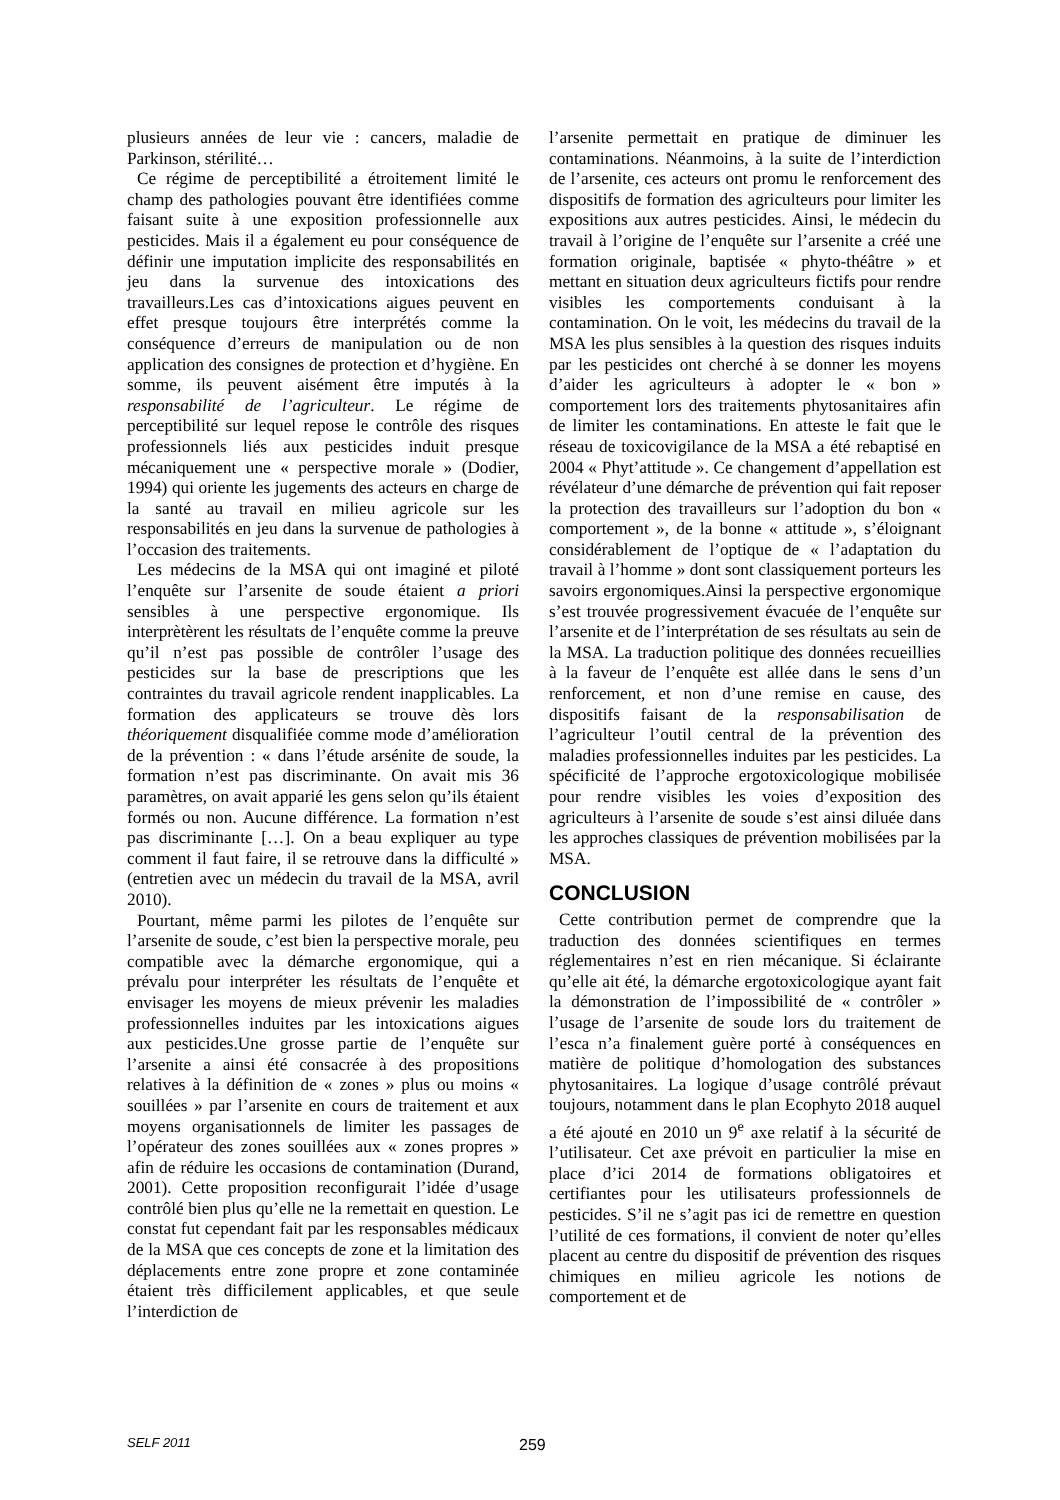plusieurs années de leur vie : cancers, maladie de Parkinson, stérilité…
Ce régime de perceptibilité a étroitement limité le champ des pathologies pouvant être identifiées comme faisant suite à une exposition professionnelle aux pesticides. Mais il a également eu pour conséquence de définir une imputation implicite des responsabilités en jeu dans la survenue des intoxications des travailleurs.Les cas d’intoxications aigues peuvent en effet presque toujours être interprétés comme la conséquence d’erreurs de manipulation ou de non application des consignes de protection et d’hygiène. En somme, ils peuvent aisément être imputés à la responsabilité de l’agriculteur. Le régime de perceptibilité sur lequel repose le contrôle des risques professionnels liés aux pesticides induit presque mécaniquement une « perspective morale » (Dodier, 1994) qui oriente les jugements des acteurs en charge de la santé au travail en milieu agricole sur les responsabilités en jeu dans la survenue de pathologies à l’occasion des traitements.
Les médecins de la MSA qui ont imaginé et piloté l’enquête sur l’arsenite de soude étaient a priori sensibles à une perspective ergonomique. Ils interprètèrent les résultats de l’enquête comme la preuve qu’il n’est pas possible de contrôler l’usage des pesticides sur la base de prescriptions que les contraintes du travail agricole rendent inapplicables. La formation des applicateurs se trouve dès lors théoriquement disqualifiée comme mode d’amélioration de la prévention : « dans l’étude arsénite de soude, la formation n’est pas discriminante. On avait mis 36 paramètres, on avait apparié les gens selon qu’ils étaient formés ou non. Aucune différence. La formation n’est pas discriminante […]. On a beau expliquer au type comment il faut faire, il se retrouve dans la difficulté » (entretien avec un médecin du travail de la MSA, avril 2010).
Pourtant, même parmi les pilotes de l’enquête sur l’arsenite de soude, c’est bien la perspective morale, peu compatible avec la démarche ergonomique, qui a prévalu pour interpréter les résultats de l’enquête et envisager les moyens de mieux prévenir les maladies professionnelles induites par les intoxications aigues aux pesticides.Une grosse partie de l’enquête sur l’arsenite a ainsi été consacrée à des propositions relatives à la définition de « zones » plus ou moins « souillées » par l’arsenite en cours de traitement et aux moyens organisationnels de limiter les passages de l’opérateur des zones souillées aux « zones propres » afin de réduire les occasions de contamination (Durand, 2001). Cette proposition reconfigurait l’idée d’usage contrôlé bien plus qu’elle ne la remettait en question. Le constat fut cependant fait par les responsables médicaux de la MSA que ces concepts de zone et la limitation des déplacements entre zone propre et zone contaminée étaient très difficilement applicables, et que seule l’interdiction de
l’arsenite permettait en pratique de diminuer les contaminations. Néanmoins, à la suite de l’interdiction de l’arsenite, ces acteurs ont promu le renforcement des dispositifs de formation des agriculteurs pour limiter les expositions aux autres pesticides. Ainsi, le médecin du travail à l’origine de l’enquête sur l’arsenite a créé une formation originale, baptisée « phyto-théâtre » et mettant en situation deux agriculteurs fictifs pour rendre visibles les comportements conduisant à la contamination. On le voit, les médecins du travail de la MSA les plus sensibles à la question des risques induits par les pesticides ont cherché à se donner les moyens d’aider les agriculteurs à adopter le « bon » comportement lors des traitements phytosanitaires afin de limiter les contaminations. En atteste le fait que le réseau de toxicovigilance de la MSA a été rebaptisé en 2004 « Phyt’attitude ». Ce changement d’appellation est révélateur d’une démarche de prévention qui fait reposer la protection des travailleurs sur l’adoption du bon « comportement », de la bonne « attitude », s’éloignant considérablement de l’optique de « l’adaptation du travail à l’homme » dont sont classiquement porteurs les savoirs ergonomiques.Ainsi la perspective ergonomique s’est trouvée progressivement évacuée de l’enquête sur l’arsenite et de l’interprétation de ses résultats au sein de la MSA. La traduction politique des données recueillies à la faveur de l’enquête est allée dans le sens d’un renforcement, et non d’une remise en cause, des dispositifs faisant de la responsabilisation de l’agriculteur l’outil central de la prévention des maladies professionnelles induites par les pesticides. La spécificité de l’approche ergotoxicologique mobilisée pour rendre visibles les voies d’exposition des agriculteurs à l’arsenite de soude s’est ainsi diluée dans les approches classiques de prévention mobilisées par la MSA.
CONCLUSION
Cette contribution permet de comprendre que la traduction des données scientifiques en termes réglementaires n’est en rien mécanique. Si éclairante qu’elle ait été, la démarche ergotoxicologique ayant fait la démonstration de l’impossibilité de « contrôler » l’usage de l’arsenite de soude lors du traitement de l’esca n’a finalement guère porté à conséquences en matière de politique d’homologation des substances phytosanitaires. La logique d’usage contrôlé prévaut toujours, notamment dans le plan Ecophyto 2018 auquel a été ajouté en 2010 un 9<sup>e</sup> axe relatif à la sécurité de l’utilisateur. Cet axe prévoit en particulier la mise en place d’ici 2014 de formations obligatoires et certifiantes pour les utilisateurs professionnels de pesticides. S’il ne s’agit pas ici de remettre en question l’utilité de ces formations, il convient de noter qu’elles placent au centre du dispositif de prévention des risques chimiques en milieu agricole les notions de comportement et de
SELF 2011 259